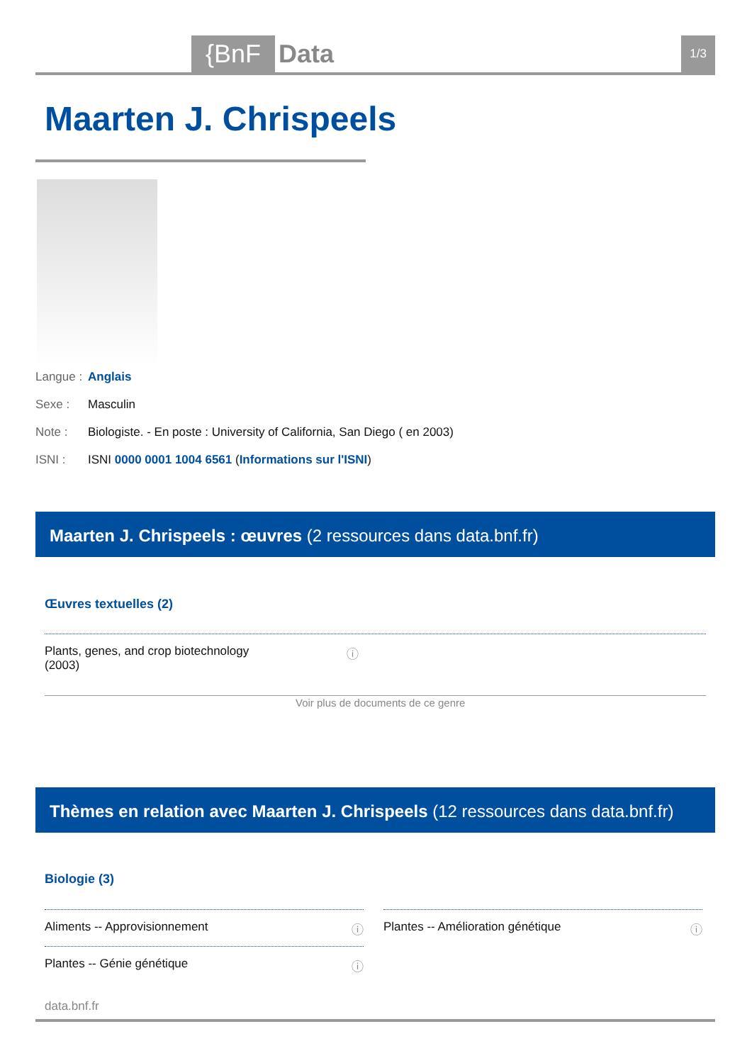{BnF Data 1/3
Maarten J. Chrispeels
Langue : Anglais
Sexe : Masculin
Note : Biologiste. - En poste : University of California, San Diego ( en 2003)
ISNI : ISNI 0000 0001 1004 6561 (Informations sur l'ISNI)
Maarten J. Chrispeels : œuvres (2 ressources dans data.bnf.fr)
Œuvres textuelles (2)
Plants, genes, and crop biotechnology (2003) ⓘ
Voir plus de documents de ce genre
Thèmes en relation avec Maarten J. Chrispeels (12 ressources dans data.bnf.fr)
Biologie (3)
Aliments -- Approvisionnement ⓘ Plantes -- Amélioration génétique ⓘ
Plantes -- Génie génétique ⓘ
data.bnf.fr